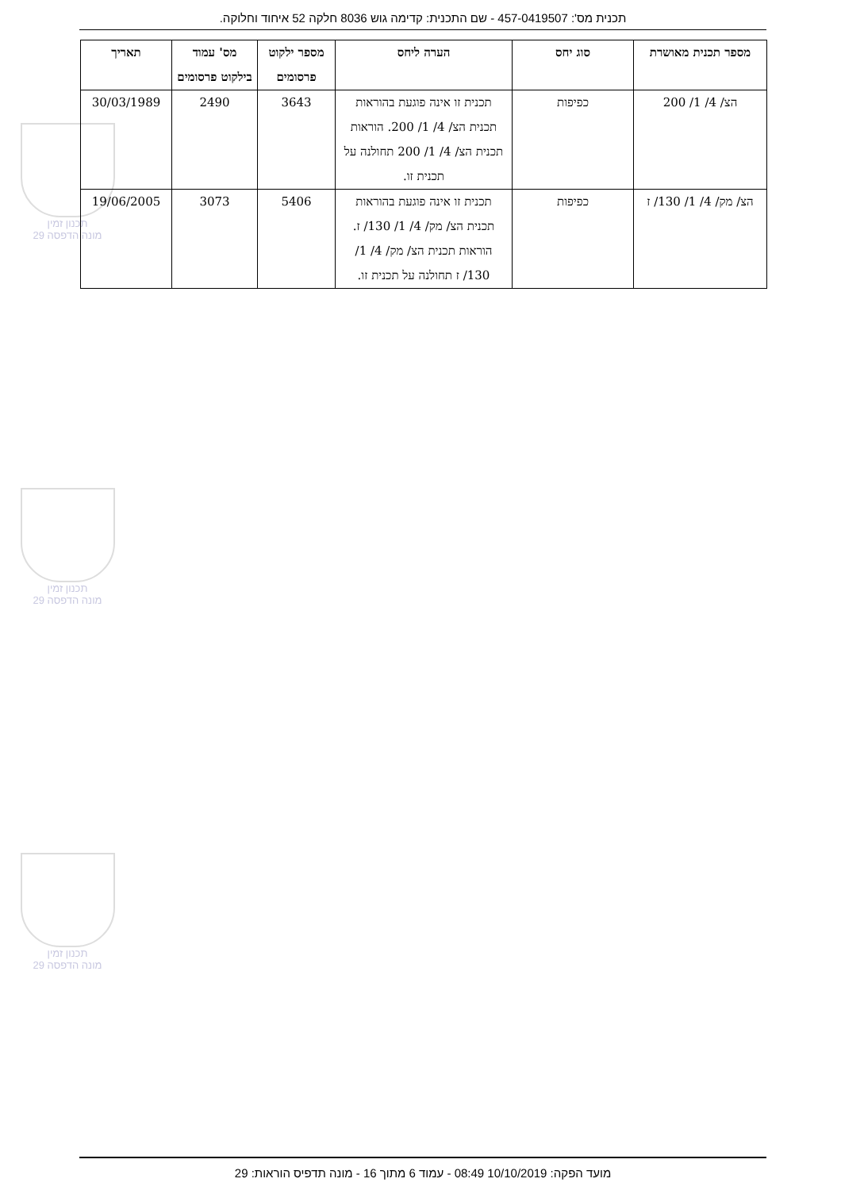תכנית מס': 457-0419507 - שם התכנית: קדימה גוש 8036 חלקה 52 איחוד וחלוקה.
תכנון זמין
מונה הדפסה 29
תכנון זמין
מונה הדפסה 29
תכנון זמין
מונה הדפסה 29
| מספר תכנית מאושרת | סוג יחס | הערה ליחס | מספר ילקוט פרסומים | מס' עמוד בילקוט פרסומים | תאריך |
| --- | --- | --- | --- | --- | --- |
| הצ/ 4/ 1/ 200 | כפיפות | תכנית זו אינה פוגעת בהוראות תכנית הצ/ 4/ 1/ 200. הוראות תכנית הצ/ 4/ 1/ 200 תחולנה על תכנית זו. | 3643 | 2490 | 30/03/1989 |
| הצ/ מק/ 4/ 1/ 130/ ז | כפיפות | תכנית זו אינה פוגעת בהוראות תכנית הצ/ מק/ 4/ 1/ 130/ ז. הוראות תכנית הצ/ מק/ 4/ 1/ 130/ ז תחולנה על תכנית זו. | 5406 | 3073 | 19/06/2005 |
מועד הפקה: 10/10/2019 08:49 - עמוד 6 מתוך 16 - מונה תדפיס הוראות: 29